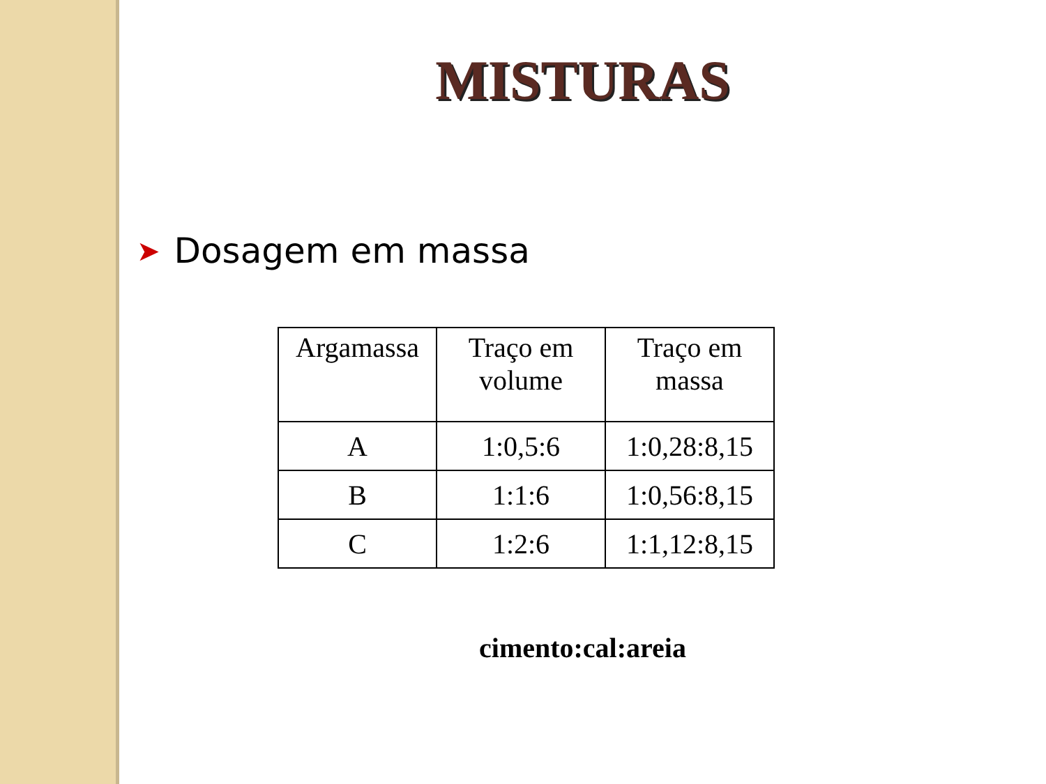MISTURAS
➤ Dosagem em massa
| Argamassa | Traço em volume | Traço em massa |
| --- | --- | --- |
| A | 1:0,5:6 | 1:0,28:8,15 |
| B | 1:1:6 | 1:0,56:8,15 |
| C | 1:2:6 | 1:1,12:8,15 |
cimento:cal:areia